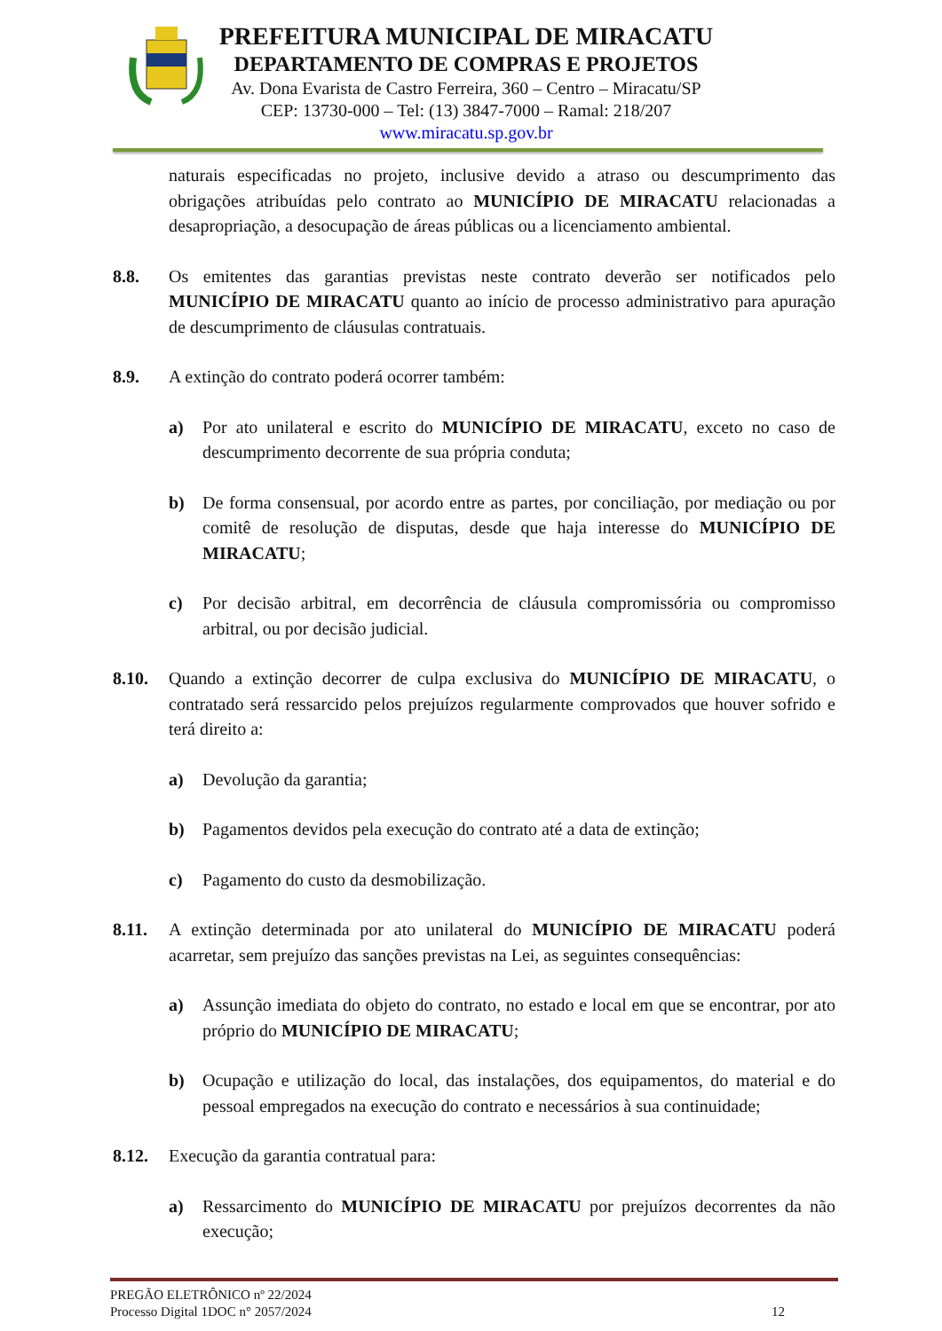PREFEITURA MUNICIPAL DE MIRACATU
DEPARTAMENTO DE COMPRAS E PROJETOS
Av. Dona Evarista de Castro Ferreira, 360 – Centro – Miracatu/SP
CEP: 13730-000 – Tel: (13) 3847-7000 – Ramal: 218/207
www.miracatu.sp.gov.br
naturais especificadas no projeto, inclusive devido a atraso ou descumprimento das obrigações atribuídas pelo contrato ao MUNICÍPIO DE MIRACATU relacionadas a desapropriação, a desocupação de áreas públicas ou a licenciamento ambiental.
8.8. Os emitentes das garantias previstas neste contrato deverão ser notificados pelo MUNICÍPIO DE MIRACATU quanto ao início de processo administrativo para apuração de descumprimento de cláusulas contratuais.
8.9. A extinção do contrato poderá ocorrer também:
a) Por ato unilateral e escrito do MUNICÍPIO DE MIRACATU, exceto no caso de descumprimento decorrente de sua própria conduta;
b) De forma consensual, por acordo entre as partes, por conciliação, por mediação ou por comitê de resolução de disputas, desde que haja interesse do MUNICÍPIO DE MIRACATU;
c) Por decisão arbitral, em decorrência de cláusula compromissória ou compromisso arbitral, ou por decisão judicial.
8.10. Quando a extinção decorrer de culpa exclusiva do MUNICÍPIO DE MIRACATU, o contratado será ressarcido pelos prejuízos regularmente comprovados que houver sofrido e terá direito a:
a) Devolução da garantia;
b) Pagamentos devidos pela execução do contrato até a data de extinção;
c) Pagamento do custo da desmobilização.
8.11. A extinção determinada por ato unilateral do MUNICÍPIO DE MIRACATU poderá acarretar, sem prejuízo das sanções previstas na Lei, as seguintes consequências:
a) Assunção imediata do objeto do contrato, no estado e local em que se encontrar, por ato próprio do MUNICÍPIO DE MIRACATU;
b) Ocupação e utilização do local, das instalações, dos equipamentos, do material e do pessoal empregados na execução do contrato e necessários à sua continuidade;
8.12. Execução da garantia contratual para:
a) Ressarcimento do MUNICÍPIO DE MIRACATU por prejuízos decorrentes da não execução;
PREGÃO ELETRÔNICO nº 22/2024
Processo Digital 1DOC n° 2057/2024 12